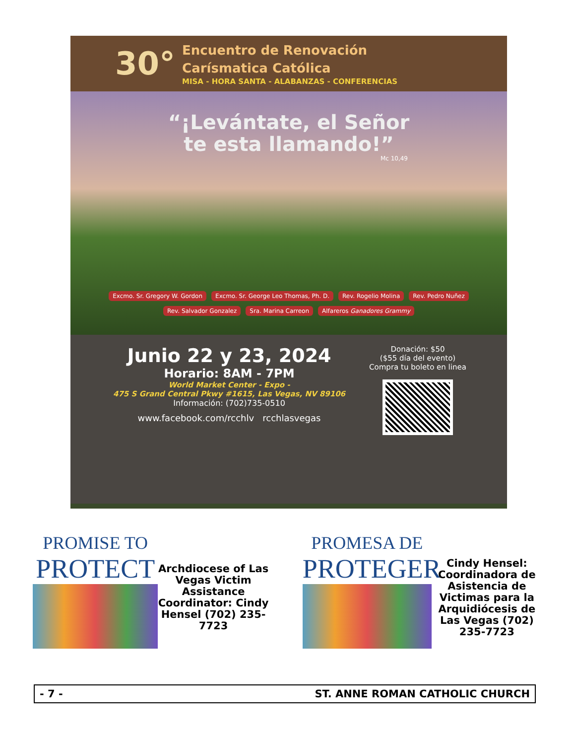30°
Encuentro de Renovación
Carísmatica Católica
MISA - HORA SANTA - ALABANZAS - CONFERENCIAS
“¡Levántate, el Señor
te esta llamando!”
Mc 10,49
Excmo. Sr. Gregory W. Gordon Excmo. Sr. George Leo Thomas, Ph. D. Rev. Rogelio Molina Rev. Pedro Nuñez Rev. Salvador Gonzalez Sra. Marina Carreon Alfareros Ganadores Grammy
Junio 22 y 23, 2024
Horario: 8AM - 7PM
World Market Center - Expo -
475 S Grand Central Pkwy #1615, Las Vegas, NV 89106
Información: (702)735-0510
www.facebook.com/rcchlv rcchlasvegas
Donación: $50
($55 día del evento)
Compra tu boleto en linea
PROMISE TO
PROTECT
Archdiocese of Las Vegas Victim Assistance Coordinator: Cindy Hensel (702) 235-7723
PROMESA DE
PROTEGER
Cindy Hensel: Coordinadora de Asistencia de Victimas para la Arquidiócesis de Las Vegas (702) 235-7723
- 7 - ST. ANNE ROMAN CATHOLIC CHURCH